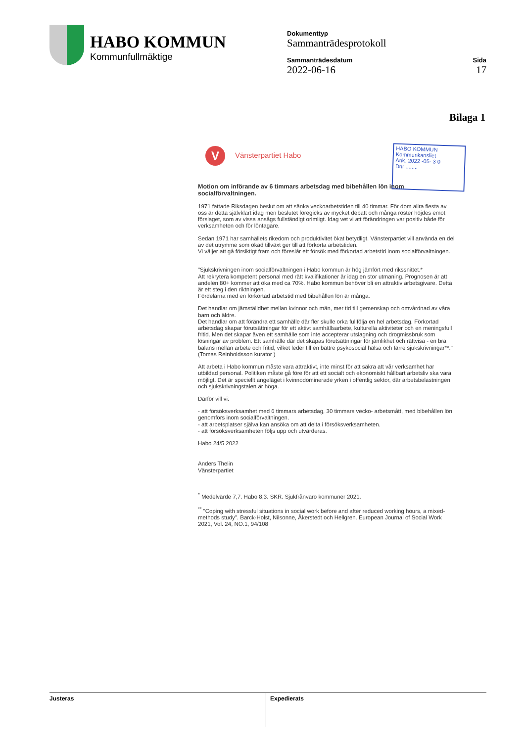HABO KOMMUN
Kommunfullmäktige
Dokumenttyp
Sammanträdesprotokoll
Sammanträdesdatum
2022-06-16
Sida
17
Bilaga 1
V Vänsterpartiet Habo
HABO KOMMUN
Kommunkansliet
Ank. 2022 -05- 3 0
Dnr ........
Motion om införande av 6 timmars arbetsdag med bibehållen lön inom socialförvaltningen.
1971 fattade Riksdagen beslut om att sänka veckoarbetstiden till 40 timmar. För dom allra flesta av oss är detta självklart idag men beslutet föregicks av mycket debatt och många röster höjdes emot förslaget, som av vissa ansågs fullständigt orimligt. Idag vet vi att förändringen var positiv både för verksamheten och för löntagare.
Sedan 1971 har samhällets rikedom och produktivitet ökat betydligt. Vänsterpartiet vill använda en del av det utrymme som ökad tillväxt ger till att förkorta arbetstiden.
Vi väljer att gå försiktigt fram och föreslår ett försök med förkortad arbetstid inom socialförvaltningen.
"Sjukskrivningen inom socialförvaltningen i Habo kommun är hög jämfört med rikssnittet.*
Att rekrytera kompetent personal med rätt kvalifikationer är idag en stor utmaning. Prognosen är att andelen 80+ kommer att öka med ca 70%. Habo kommun behöver bli en attraktiv arbetsgivare. Detta är ett steg i den riktningen.
Fördelarna med en förkortad arbetstid med bibehållen lön är många.
Det handlar om jämställdhet mellan kvinnor och män, mer tid till gemenskap och omvårdnad av våra barn och äldre.
Det handlar om att förändra ett samhälle där fler skulle orka fullfölja en hel arbetsdag. Förkortad arbetsdag skapar förutsättningar för ett aktivt samhällsarbete, kulturella aktiviteter och en meningsfull fritid. Men det skapar även ett samhälle som inte accepterar utslagning och drogmissbruk som lösningar av problem. Ett samhälle där det skapas förutsättningar för jämlikhet och rättvisa - en bra balans mellan arbete och fritid, vilket leder till en bättre psykosocial hälsa och färre sjukskrivningar**." (Tomas Reinholdsson kurator )
Att arbeta i Habo kommun måste vara attraktivt, inte minst för att säkra att vår verksamhet har utbildad personal. Politiken måste gå före för att ett socialt och ekonomiskt hållbart arbetsliv ska vara möjligt. Det är speciellt angeläget i kvinnodominerade yrken i offentlig sektor, där arbetsbelastningen och sjukskrivningstalen är höga.
Därför vill vi:
- att försöksverksamhet med 6 timmars arbetsdag, 30 timmars vecko- arbetsmått, med bibehållen lön genomförs inom socialförvaltningen.
- att arbetsplatser själva kan ansöka om att delta i försöksverksamheten.
- att försöksverksamheten följs upp och utvärderas.
Habo 24/5 2022
Anders Thelin
Vänsterpartiet
<sup>*</sup> Medelvärde 7,7. Habo 8,3. SKR. Sjukfrånvaro kommuner 2021.
<sup>**</sup> "Coping with stressful situations in social work before and after reduced working hours, a mixed-methods study". Barck-Holst, Nilsonne, Åkerstedt och Hellgren. European Journal of Social Work 2021, Vol. 24, NO.1, 94/108
Justeras Expedierats